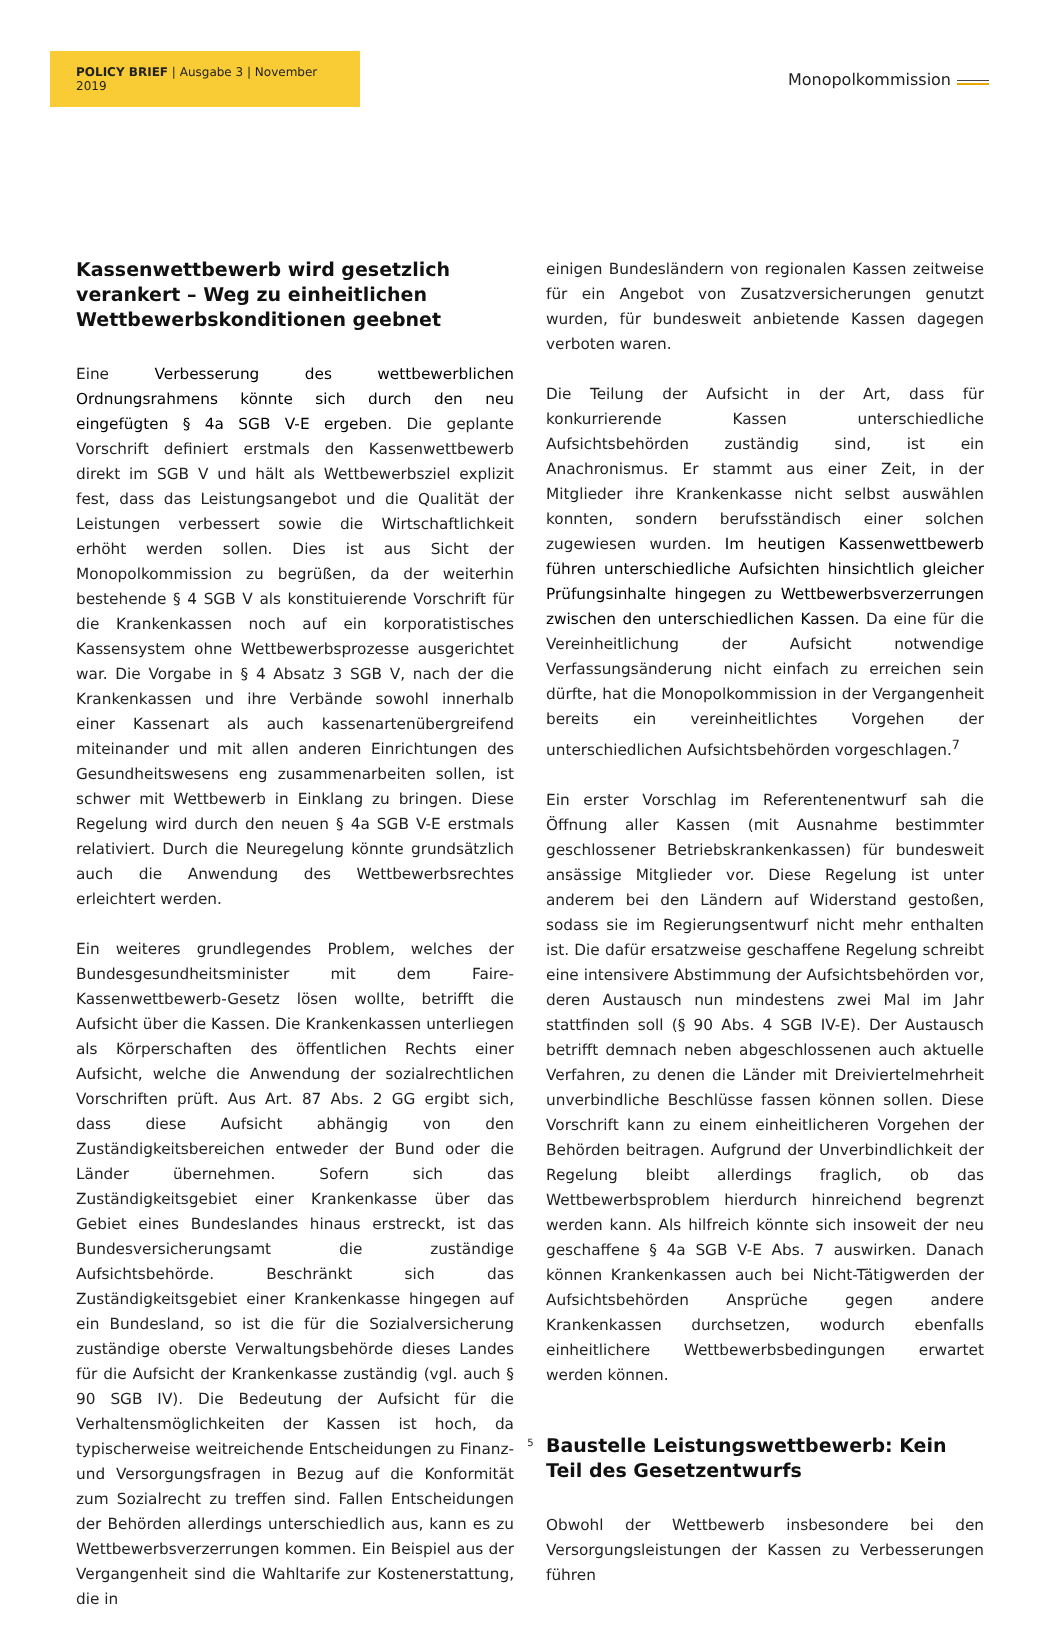POLICY BRIEF | Ausgabe 3 | November 2019
Monopolkommission
Kassenwettbewerb wird gesetzlich verankert – Weg zu einheitlichen Wettbewerbskonditionen geebnet
Eine Verbesserung des wettbewerblichen Ordnungsrahmens könnte sich durch den neu eingefügten § 4a SGB V-E ergeben. Die geplante Vorschrift definiert erstmals den Kassenwettbewerb direkt im SGB V und hält als Wettbewerbsziel explizit fest, dass das Leistungsangebot und die Qualität der Leistungen verbessert sowie die Wirtschaftlichkeit erhöht werden sollen. Dies ist aus Sicht der Monopolkommission zu begrüßen, da der weiterhin bestehende § 4 SGB V als konstituierende Vorschrift für die Krankenkassen noch auf ein korporatistisches Kassensystem ohne Wettbewerbsprozesse ausgerichtet war. Die Vorgabe in § 4 Absatz 3 SGB V, nach der die Krankenkassen und ihre Verbände sowohl innerhalb einer Kassenart als auch kassenartenübergreifend miteinander und mit allen anderen Einrichtungen des Gesundheitswesens eng zusammenarbeiten sollen, ist schwer mit Wettbewerb in Einklang zu bringen. Diese Regelung wird durch den neuen § 4a SGB V-E erstmals relativiert. Durch die Neuregelung könnte grundsätzlich auch die Anwendung des Wettbewerbsrechtes erleichtert werden.
Ein weiteres grundlegendes Problem, welches der Bundesgesundheitsminister mit dem Faire-Kassenwettbewerb-Gesetz lösen wollte, betrifft die Aufsicht über die Kassen. Die Krankenkassen unterliegen als Körperschaften des öffentlichen Rechts einer Aufsicht, welche die Anwendung der sozialrechtlichen Vorschriften prüft. Aus Art. 87 Abs. 2 GG ergibt sich, dass diese Aufsicht abhängig von den Zuständigkeitsbereichen entweder der Bund oder die Länder übernehmen. Sofern sich das Zuständigkeitsgebiet einer Krankenkasse über das Gebiet eines Bundeslandes hinaus erstreckt, ist das Bundesversicherungsamt die zuständige Aufsichtsbehörde. Beschränkt sich das Zuständigkeitsgebiet einer Krankenkasse hingegen auf ein Bundesland, so ist die für die Sozialversicherung zuständige oberste Verwaltungsbehörde dieses Landes für die Aufsicht der Krankenkasse zuständig (vgl. auch § 90 SGB IV). Die Bedeutung der Aufsicht für die Verhaltensmöglichkeiten der Kassen ist hoch, da typischerweise weitreichende Entscheidungen zu Finanz- und Versorgungsfragen in Bezug auf die Konformität zum Sozialrecht zu treffen sind. Fallen Entscheidungen der Behörden allerdings unterschiedlich aus, kann es zu Wettbewerbsverzerrungen kommen. Ein Beispiel aus der Vergangenheit sind die Wahltarife zur Kostenerstattung, die in
einigen Bundesländern von regionalen Kassen zeitweise für ein Angebot von Zusatzversicherungen genutzt wurden, für bundesweit anbietende Kassen dagegen verboten waren.
Die Teilung der Aufsicht in der Art, dass für konkurrierende Kassen unterschiedliche Aufsichtsbehörden zuständig sind, ist ein Anachronismus. Er stammt aus einer Zeit, in der Mitglieder ihre Krankenkasse nicht selbst auswählen konnten, sondern berufsständisch einer solchen zugewiesen wurden. Im heutigen Kassenwettbewerb führen unterschiedliche Aufsichten hinsichtlich gleicher Prüfungsinhalte hingegen zu Wettbewerbsverzerrungen zwischen den unterschiedlichen Kassen. Da eine für die Vereinheitlichung der Aufsicht notwendige Verfassungsänderung nicht einfach zu erreichen sein dürfte, hat die Monopolkommission in der Vergangenheit bereits ein vereinheitlichtes Vorgehen der unterschiedlichen Aufsichtsbehörden vorgeschlagen.<sup>7</sup>
Ein erster Vorschlag im Referentenentwurf sah die Öffnung aller Kassen (mit Ausnahme bestimmter geschlossener Betriebskrankenkassen) für bundesweit ansässige Mitglieder vor. Diese Regelung ist unter anderem bei den Ländern auf Widerstand gestoßen, sodass sie im Regierungsentwurf nicht mehr enthalten ist. Die dafür ersatzweise geschaffene Regelung schreibt eine intensivere Abstimmung der Aufsichtsbehörden vor, deren Austausch nun mindestens zwei Mal im Jahr stattfinden soll (§ 90 Abs. 4 SGB IV-E). Der Austausch betrifft demnach neben abgeschlossenen auch aktuelle Verfahren, zu denen die Länder mit Dreiviertelmehrheit unverbindliche Beschlüsse fassen können sollen. Diese Vorschrift kann zu einem einheitlicheren Vorgehen der Behörden beitragen. Aufgrund der Unverbindlichkeit der Regelung bleibt allerdings fraglich, ob das Wettbewerbsproblem hierdurch hinreichend begrenzt werden kann. Als hilfreich könnte sich insoweit der neu geschaffene § 4a SGB V-E Abs. 7 auswirken. Danach können Krankenkassen auch bei Nicht-Tätigwerden der Aufsichtsbehörden Ansprüche gegen andere Krankenkassen durchsetzen, wodurch ebenfalls einheitlichere Wettbewerbsbedingungen erwartet werden können.
Baustelle Leistungswettbewerb: Kein Teil des Gesetzentwurfs
Obwohl der Wettbewerb insbesondere bei den Versorgungsleistungen der Kassen zu Verbesserungen führen
5